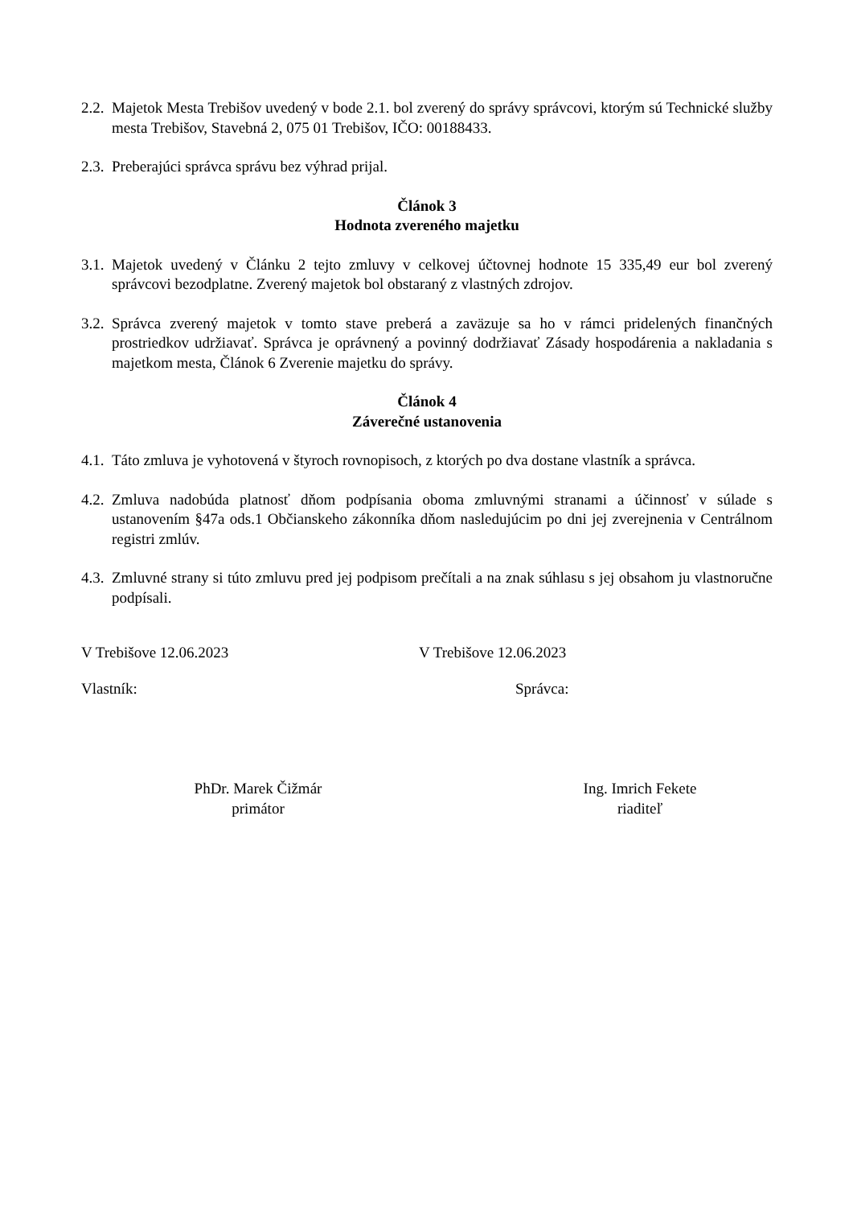2.2. Majetok Mesta Trebišov uvedený v bode 2.1. bol zverený do správy správcovi, ktorým sú Technické služby mesta Trebišov, Stavebná 2, 075 01 Trebišov, IČO: 00188433.
2.3. Preberajúci správca správu bez výhrad prijal.
Článok 3
Hodnota zvereného majetku
3.1. Majetok uvedený v Článku 2 tejto zmluvy v celkovej účtovnej hodnote 15 335,49 eur bol zverený správcovi bezodplatne. Zverený majetok bol obstaraný z vlastných zdrojov.
3.2. Správca zverený majetok v tomto stave preberá a zaväzuje sa ho v rámci pridelených finančných prostriedkov udržiavať. Správca je oprávnený a povinný dodržiavať Zásady hospodárenia a nakladania s majetkom mesta, Článok 6 Zverenie majetku do správy.
Článok 4
Záverečné ustanovenia
4.1. Táto zmluva je vyhotovená v štyroch rovnopisoch, z ktorých po dva dostane vlastník a správca.
4.2. Zmluva nadobúda platnosť dňom podpísania oboma zmluvnými stranami a účinnosť v súlade s ustanovením §47a ods.1 Občianskeho zákonníka dňom nasledujúcim po dni jej zverejnenia v Centrálnom registri zmlúv.
4.3. Zmluvné strany si túto zmluvu pred jej podpisom prečítali a na znak súhlasu s jej obsahom ju vlastnoručne podpísali.
V Trebišove 12.06.2023 V Trebišove 12.06.2023
Vlastník: Správca:
PhDr. Marek Čižmár
primátor
Ing. Imrich Fekete
riaditeľ